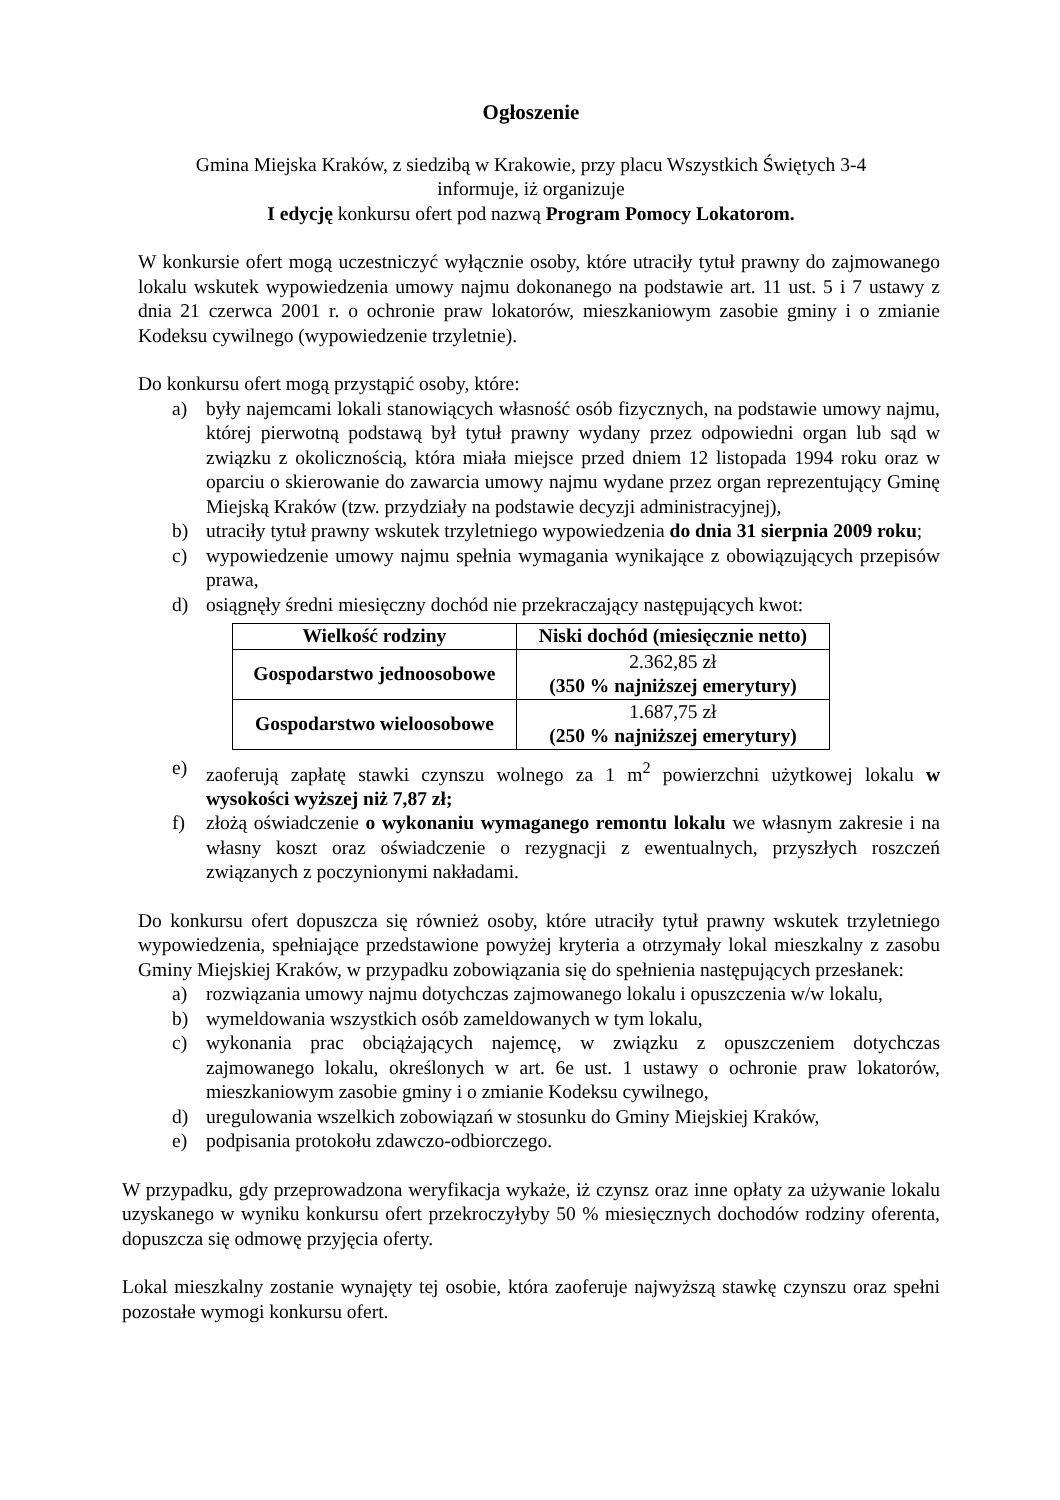Ogłoszenie
Gmina Miejska Kraków, z siedzibą w Krakowie, przy placu Wszystkich Świętych 3-4
informuje, iż organizuje
I edycję konkursu ofert pod nazwą Program Pomocy Lokatorom.
W konkursie ofert mogą uczestniczyć wyłącznie osoby, które utraciły tytuł prawny do zajmowanego lokalu wskutek wypowiedzenia umowy najmu dokonanego na podstawie art. 11 ust. 5 i 7 ustawy z dnia 21 czerwca 2001 r. o ochronie praw lokatorów, mieszkaniowym zasobie gminy i o zmianie Kodeksu cywilnego (wypowiedzenie trzyletnie).
Do konkursu ofert mogą przystąpić osoby, które:
a) były najemcami lokali stanowiących własność osób fizycznych, na podstawie umowy najmu, której pierwotną podstawą był tytuł prawny wydany przez odpowiedni organ lub sąd w związku z okolicznością, która miała miejsce przed dniem 12 listopada 1994 roku oraz w oparciu o skierowanie do zawarcia umowy najmu wydane przez organ reprezentujący Gminę Miejską Kraków (tzw. przydziały na podstawie decyzji administracyjnej),
b) utraciły tytuł prawny wskutek trzyletniego wypowiedzenia do dnia 31 sierpnia 2009 roku;
c) wypowiedzenie umowy najmu spełnia wymagania wynikające z obowiązujących przepisów prawa,
d) osiągnęły średni miesięczny dochód nie przekraczający następujących kwot:
| Wielkość rodziny | Niski dochód (miesięcznie netto) |
| --- | --- |
| Gospodarstwo jednoosobowe | 2.362,85 zł (350 % najniższej emerytury) |
| Gospodarstwo wieloosobowe | 1.687,75 zł (250 % najniższej emerytury) |
e) zaoferują zapłatę stawki czynszu wolnego za 1 m<sup>2</sup> powierzchni użytkowej lokalu w wysokości wyższej niż 7,87 zł;
f) złożą oświadczenie o wykonaniu wymaganego remontu lokalu we własnym zakresie i na własny koszt oraz oświadczenie o rezygnacji z ewentualnych, przyszłych roszczeń związanych z poczynionymi nakładami.
Do konkursu ofert dopuszcza się również osoby, które utraciły tytuł prawny wskutek trzyletniego wypowiedzenia, spełniające przedstawione powyżej kryteria a otrzymały lokal mieszkalny z zasobu Gminy Miejskiej Kraków, w przypadku zobowiązania się do spełnienia następujących przesłanek:
a) rozwiązania umowy najmu dotychczas zajmowanego lokalu i opuszczenia w/w lokalu,
b) wymeldowania wszystkich osób zameldowanych w tym lokalu,
c) wykonania prac obciążających najemcę, w związku z opuszczeniem dotychczas zajmowanego lokalu, określonych w art. 6e ust. 1 ustawy o ochronie praw lokatorów, mieszkaniowym zasobie gminy i o zmianie Kodeksu cywilnego,
d) uregulowania wszelkich zobowiązań w stosunku do Gminy Miejskiej Kraków,
e) podpisania protokołu zdawczo-odbiorczego.
W przypadku, gdy przeprowadzona weryfikacja wykaże, iż czynsz oraz inne opłaty za używanie lokalu uzyskanego w wyniku konkursu ofert przekroczyłyby 50 % miesięcznych dochodów rodziny oferenta, dopuszcza się odmowę przyjęcia oferty.
Lokal mieszkalny zostanie wynajęty tej osobie, która zaoferuje najwyższą stawkę czynszu oraz spełni pozostałe wymogi konkursu ofert.